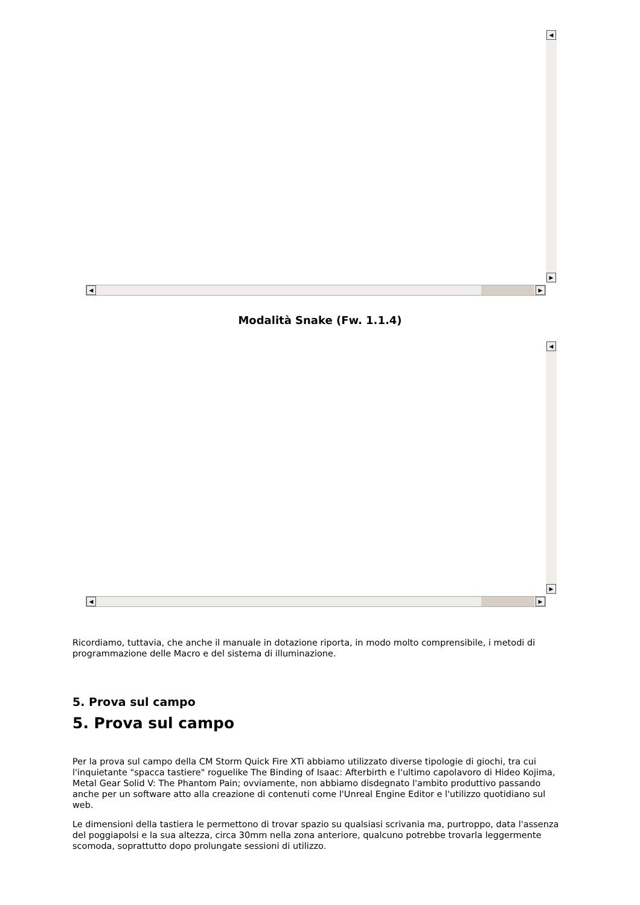◀
▶
◀ ▶
Modalità Snake (Fw. 1.1.4)
◀
▶
◀ ▶
Ricordiamo, tuttavia, che anche il manuale in dotazione riporta, in modo molto comprensibile, i metodi di programmazione delle Macro e del sistema di illuminazione.
5. Prova sul campo
5. Prova sul campo
Per la prova sul campo della CM Storm Quick Fire XTi abbiamo utilizzato diverse tipologie di giochi, tra cui l'inquietante "spacca tastiere" roguelike The Binding of Isaac: Afterbirth e l'ultimo capolavoro di Hideo Kojima, Metal Gear Solid V: The Phantom Pain; ovviamente, non abbiamo disdegnato l'ambito produttivo passando anche per un software atto alla creazione di contenuti come l'Unreal Engine Editor e l'utilizzo quotidiano sul web.
Le dimensioni della tastiera le permettono di trovar spazio su qualsiasi scrivania ma, purtroppo, data l'assenza del poggiapolsi e la sua altezza, circa 30mm nella zona anteriore, qualcuno potrebbe trovarla leggermente scomoda, soprattutto dopo prolungate sessioni di utilizzo.